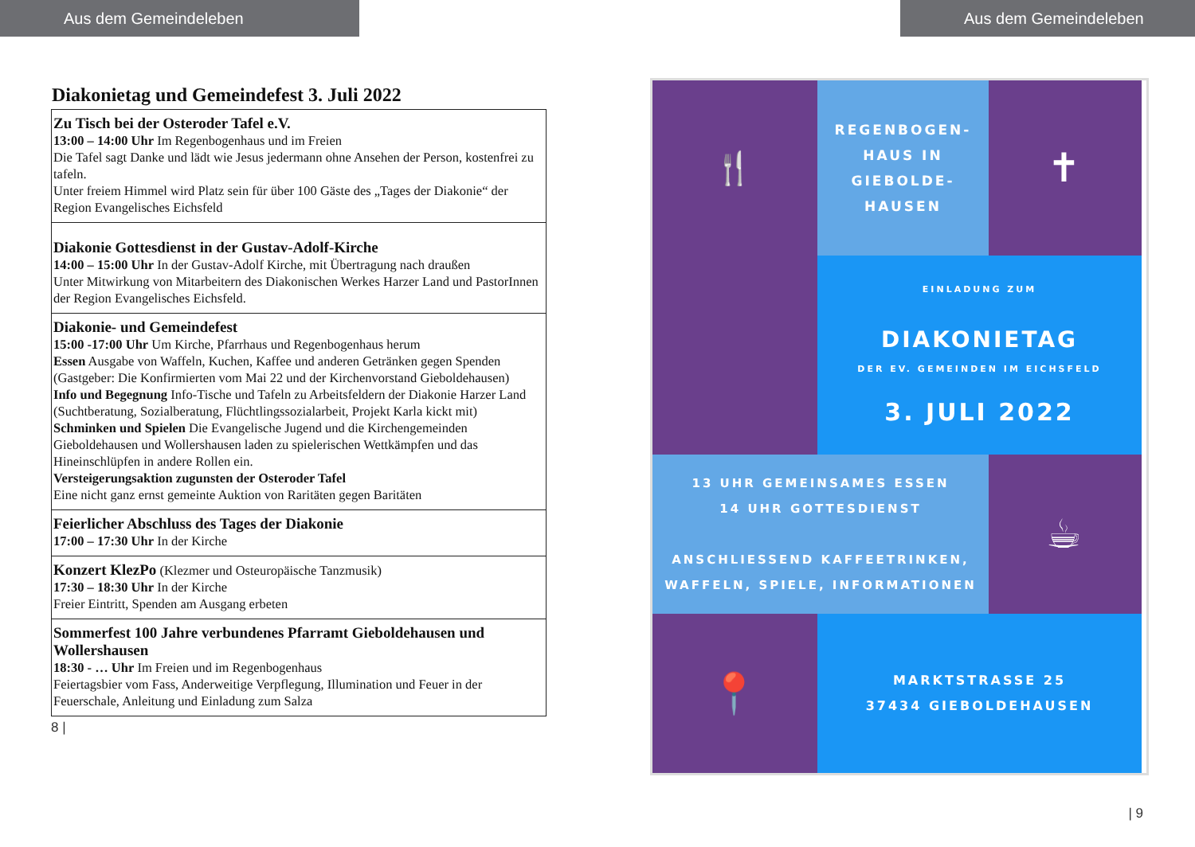Aus dem Gemeindeleben
Diakonietag und Gemeindefest 3. Juli 2022
| Zu Tisch bei der Osteroder Tafel e.V. 13:00 – 14:00 Uhr Im Regenbogenhaus und im Freien Die Tafel sagt Danke und lädt wie Jesus jedermann ohne Ansehen der Person, kostenfrei zu tafeln. Unter freiem Himmel wird Platz sein für über 100 Gäste des „Tages der Diakonie“ der Region Evangelisches Eichsfeld |
| Diakonie Gottesdienst in der Gustav-Adolf-Kirche 14:00 – 15:00 Uhr In der Gustav-Adolf Kirche, mit Übertragung nach draußen Unter Mitwirkung von Mitarbeitern des Diakonischen Werkes Harzer Land und PastorInnen der Region Evangelisches Eichsfeld. |
| Diakonie- und Gemeindefest 15:00 -17:00 Uhr Um Kirche, Pfarrhaus und Regenbogenhaus herum Essen Ausgabe von Waffeln, Kuchen, Kaffee und anderen Getränken gegen Spenden (Gastgeber: Die Konfirmierten vom Mai 22 und der Kirchenvorstand Gieboldehausen) Info und Begegnung Info-Tische und Tafeln zu Arbeitsfeldern der Diakonie Harzer Land (Suchtberatung, Sozialberatung, Flüchtlingssozialarbeit, Projekt Karla kickt mit) Schminken und Spielen Die Evangelische Jugend und die Kirchengemeinden Gieboldehausen und Wollershausen laden zu spielerischen Wettkämpfen und das Hineinschlüpfen in andere Rollen ein. Versteigerungsaktion zugunsten der Osteroder Tafel Eine nicht ganz ernst gemeinte Auktion von Raritäten gegen Baritäten |
| Feierlicher Abschluss des Tages der Diakonie 17:00 – 17:30 Uhr In der Kirche |
| Konzert KlezPo (Klezmer und Osteuropäische Tanzmusik) 17:30 – 18:30 Uhr In der Kirche Freier Eintritt, Spenden am Ausgang erbeten |
| Sommerfest 100 Jahre verbundenes Pfarramt Gieboldehausen und Wollershausen 18:30 - … Uhr Im Freien und im Regenbogenhaus Feiertagsbier vom Fass, Anderweitige Verpflegung, Illumination und Feuer in der Feuerschale, Anleitung und Einladung zum Salza |
8 |
Aus dem Gemeindeleben
🍴
REGENBOGEN-
HAUS IN
GIEBOLDE-
HAUSEN
✝
EINLADUNG ZUM
DIAKONIETAG
DER EV. GEMEINDEN IM EICHSFELD
3. JULI 2022
13 UHR GEMEINSAMES ESSEN
14 UHR GOTTESDIENST
ANSCHLIESSEND KAFFEETRINKEN,
WAFFELN, SPIELE, INFORMATIONEN
☕
📍
MARKTSTRASSE 25
37434 GIEBOLDEHAUSEN
| 9